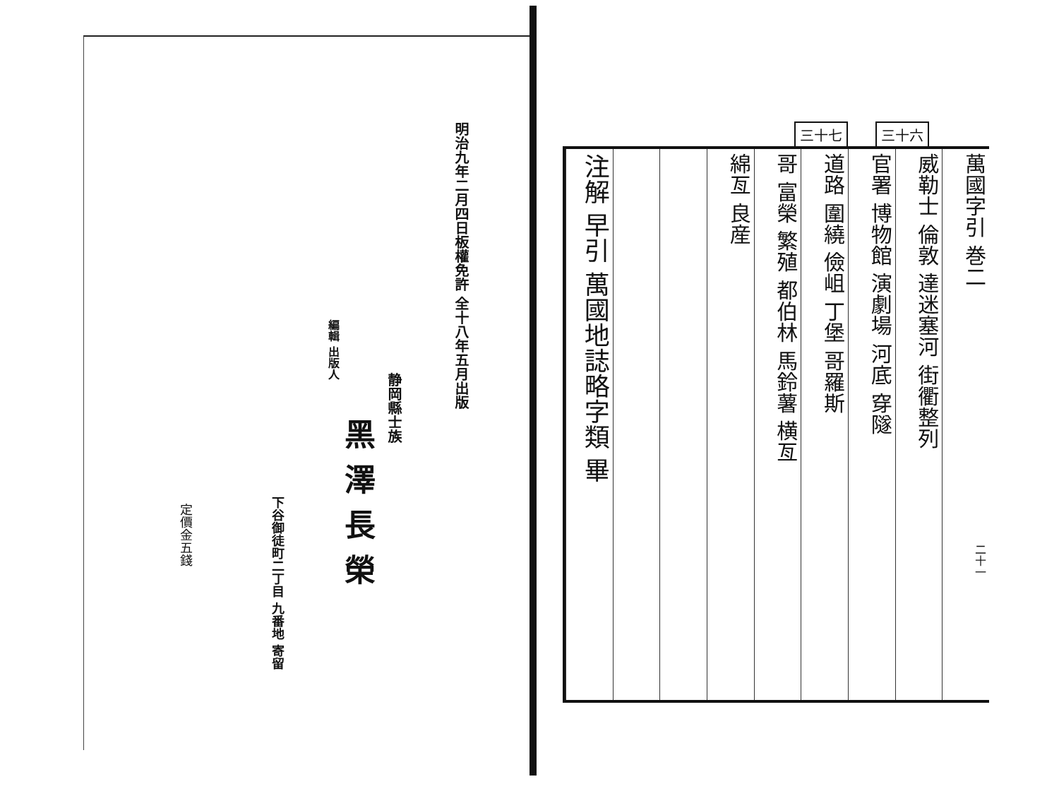明治九年二月四日板權免許 全十八年五月出版
静岡縣士族
編輯 出版人
黑澤長榮
下谷御徒町二丁目 九番地 寄留
定價金五錢
三十六
三十七
萬國字引 巻二
威勒士 倫敦 達迷塞河 街衢整列
官署 博物館 演劇場 河底 穿隧
道路 圍繞 儉岨 丁堡 哥羅斯
哥 富榮 繁殖 都伯林 馬鈴薯 横亙
綿亙 良産
注解 早引 萬國地誌略字類 畢
二十一